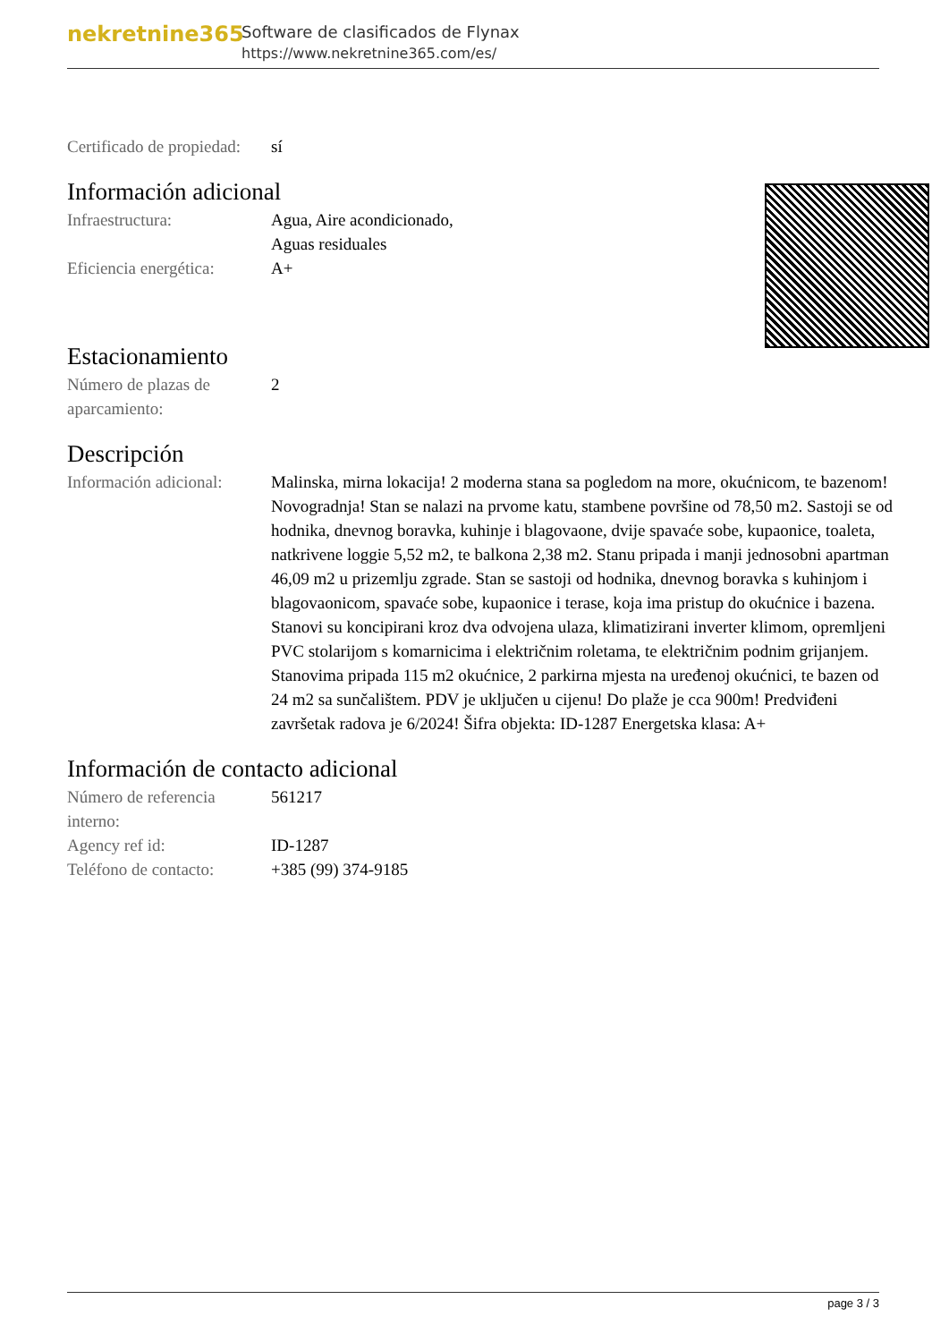nekretnine365
Software de clasificados de Flynax
https://www.nekretnine365.com/es/
| Certificado de propiedad: | sí |
Información adicional
| Infraestructura: | Agua, Aire acondicionado, Aguas residuales |
| Eficiencia energética: | A+ |
Estacionamiento
| Número de plazas de aparcamiento: | 2 |
Descripción
| Información adicional: | Malinska, mirna lokacija! 2 moderna stana sa pogledom na more, okućnicom, te bazenom! Novogradnja! Stan se nalazi na prvome katu, stambene površine od 78,50 m2. Sastoji se od hodnika, dnevnog boravka, kuhinje i blagovaone, dvije spavaće sobe, kupaonice, toaleta, natkrivene loggie 5,52 m2, te balkona 2,38 m2. Stanu pripada i manji jednosobni apartman 46,09 m2 u prizemlju zgrade. Stan se sastoji od hodnika, dnevnog boravka s kuhinjom i blagovaonicom, spavaće sobe, kupaonice i terase, koja ima pristup do okućnice i bazena. Stanovi su koncipirani kroz dva odvojena ulaza, klimatizirani inverter klimom, opremljeni PVC stolarijom s komarnicima i električnim roletama, te električnim podnim grijanjem. Stanovima pripada 115 m2 okućnice, 2 parkirna mjesta na uređenoj okućnici, te bazen od 24 m2 sa sunčalištem. PDV je uključen u cijenu! Do plaže je cca 900m! Predviđeni završetak radova je 6/2024! Šifra objekta: ID-1287 Energetska klasa: A+ |
Información de contacto adicional
| Número de referencia interno: | 561217 |
| Agency ref id: | ID-1287 |
| Teléfono de contacto: | +385 (99) 374-9185 |
page 3 / 3